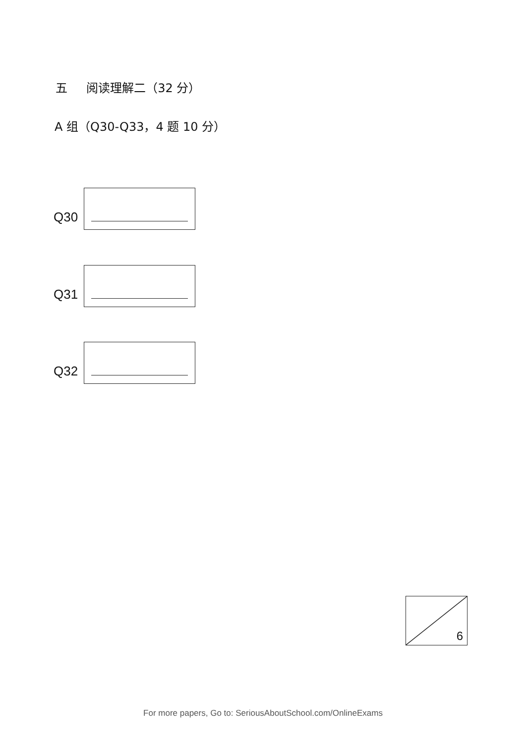五 阅读理解二（32 分）
A 组（Q30-Q33，4 题 10 分）
Q30
Q31
Q32
6
For more papers, Go to: SeriousAboutSchool.com/OnlineExams